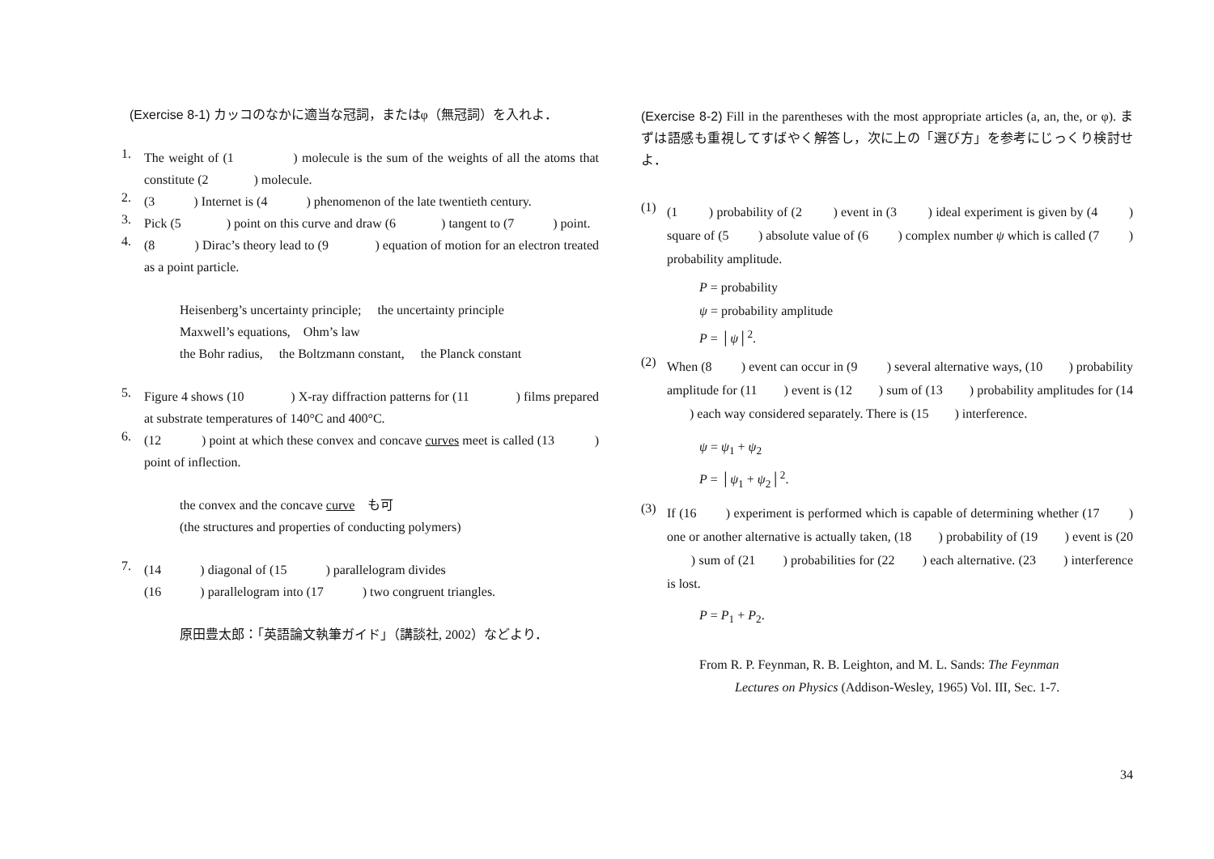(Exercise 8-1) カッコのなかに適当な冠詞，またはφ（無冠詞）を入れよ．
1.
The weight of (1 ) molecule is the sum of the weights of all the atoms that constitute (2 ) molecule.
2.
(3 ) Internet is (4 ) phenomenon of the late twentieth century.
3.
Pick (5 ) point on this curve and draw (6 ) tangent to (7 ) point.
4.
(8 ) Dirac’s theory lead to (9 ) equation of motion for an electron treated as a point particle.
Heisenberg’s uncertainty principle; the uncertainty principle
Maxwell’s equations, Ohm’s law
the Bohr radius, the Boltzmann constant, the Planck constant
5.
Figure 4 shows (10 ) X-ray diffraction patterns for (11 ) films prepared at substrate temperatures of 140°C and 400°C.
6.
(12 ) point at which these convex and concave curves meet is called (13 ) point of inflection.
the convex and the concave curve も可
(the structures and properties of conducting polymers)
7.
(14 ) diagonal of (15 ) parallelogram divides
(16 ) parallelogram into (17 ) two congruent triangles.
原田豊太郎：「英語論文執筆ガイド」（講談社, 2002）などより．
(Exercise 8-2) Fill in the parentheses with the most appropriate articles (a, an, the, or φ). まずは語感も重視してすばやく解答し，次に上の「選び方」を参考にじっくり検討せよ．
(1)
(1 ) probability of (2 ) event in (3 ) ideal experiment is given by (4 ) square of (5 ) absolute value of (6 ) complex number ψ which is called (7 ) probability amplitude.
P = probability
ψ = probability amplitude
P = │ψ│<sup>2</sup>.
(2)
When (8 ) event can occur in (9 ) several alternative ways, (10 ) probability amplitude for (11 ) event is (12 ) sum of (13 ) probability amplitudes for (14 ) each way considered separately. There is (15 ) interference.
ψ = ψ<sub>1</sub> + ψ<sub>2</sub>
P = │ψ<sub>1</sub> + ψ<sub>2</sub>│<sup>2</sup>.
(3)
If (16 ) experiment is performed which is capable of determining whether (17 ) one or another alternative is actually taken, (18 ) probability of (19 ) event is (20 ) sum of (21 ) probabilities for (22 ) each alternative. (23 ) interference is lost.
P = P<sub>1</sub> + P<sub>2</sub>.
From R. P. Feynman, R. B. Leighton, and M. L. Sands: The Feynman
Lectures on Physics (Addison-Wesley, 1965) Vol. III, Sec. 1-7.
34